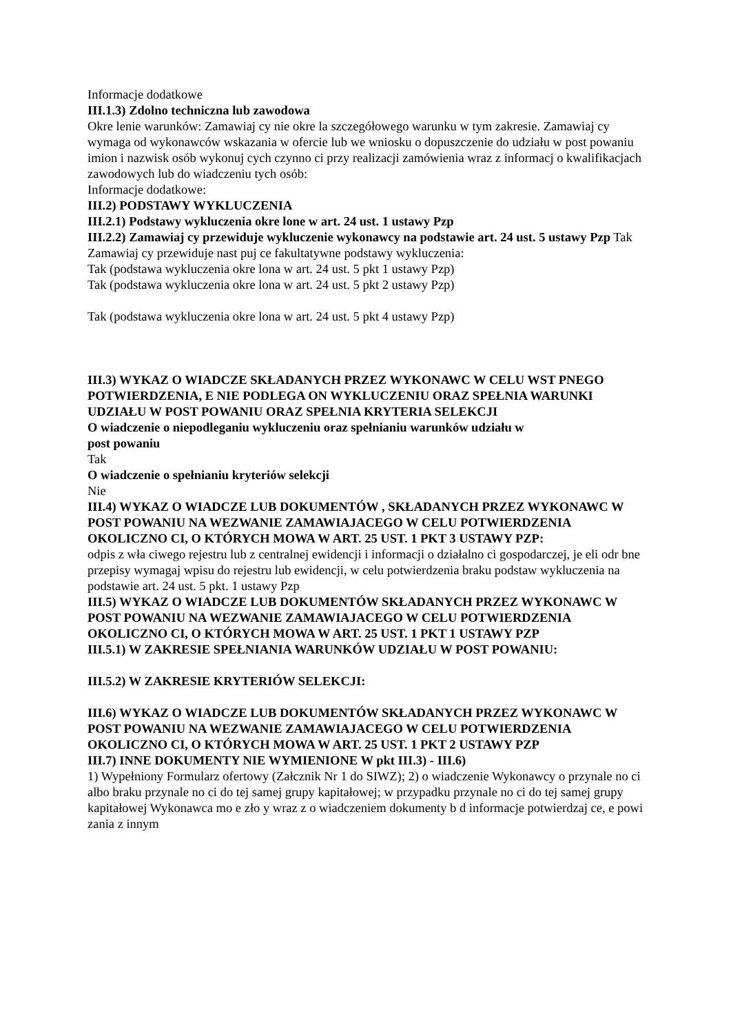Informacje dodatkowe
III.1.3) Zdolno techniczna lub zawodowa
Okre lenie warunków: Zamawiaj cy nie okre la szczegółowego warunku w tym zakresie. Zamawiaj cy wymaga od wykonawców wskazania w ofercie lub we wniosku o dopuszczenie do udziału w post powaniu imion i nazwisk osób wykonuj cych czynno ci przy realizacji zamówienia wraz z informacj o kwalifikacjach zawodowych lub do wiadczeniu tych osób:
Informacje dodatkowe:
III.2) PODSTAWY WYKLUCZENIA
III.2.1) Podstawy wykluczenia okre lone w art. 24 ust. 1 ustawy Pzp
III.2.2) Zamawiaj cy przewiduje wykluczenie wykonawcy na podstawie art. 24 ust. 5 ustawy Pzp Tak Zamawiaj cy przewiduje nast puj ce fakultatywne podstawy wykluczenia:
Tak (podstawa wykluczenia okre lona w art. 24 ust. 5 pkt 1 ustawy Pzp)
Tak (podstawa wykluczenia okre lona w art. 24 ust. 5 pkt 2 ustawy Pzp)
Tak (podstawa wykluczenia okre lona w art. 24 ust. 5 pkt 4 ustawy Pzp)
III.3) WYKAZ O WIADCZE SKŁADANYCH PRZEZ WYKONAWC W CELU WST PNEGO POTWIERDZENIA, E NIE PODLEGA ON WYKLUCZENIU ORAZ SPEŁNIA WARUNKI UDZIAŁU W POST POWANIU ORAZ SPEŁNIA KRYTERIA SELEKCJI
O wiadczenie o niepodleganiu wykluczeniu oraz spełnianiu warunków udziału w
post powaniu
Tak
O wiadczenie o spełnianiu kryteriów selekcji
Nie
III.4) WYKAZ O WIADCZE LUB DOKUMENTÓW , SKŁADANYCH PRZEZ WYKONAWC W POST POWANIU NA WEZWANIE ZAMAWIAJACEGO W CELU POTWIERDZENIA OKOLICZNO CI, O KTÓRYCH MOWA W ART. 25 UST. 1 PKT 3 USTAWY PZP:
odpis z wła ciwego rejestru lub z centralnej ewidencji i informacji o działalno ci gospodarczej, je eli odr bne przepisy wymagaj wpisu do rejestru lub ewidencji, w celu potwierdzenia braku podstaw wykluczenia na podstawie art. 24 ust. 5 pkt. 1 ustawy Pzp
III.5) WYKAZ O WIADCZE LUB DOKUMENTÓW SKŁADANYCH PRZEZ WYKONAWC W POST POWANIU NA WEZWANIE ZAMAWIAJACEGO W CELU POTWIERDZENIA OKOLICZNO CI, O KTÓRYCH MOWA W ART. 25 UST. 1 PKT 1 USTAWY PZP
III.5.1) W ZAKRESIE SPEŁNIANIA WARUNKÓW UDZIAŁU W POST POWANIU:
III.5.2) W ZAKRESIE KRYTERIÓW SELEKCJI:
III.6) WYKAZ O WIADCZE LUB DOKUMENTÓW SKŁADANYCH PRZEZ WYKONAWC W POST POWANIU NA WEZWANIE ZAMAWIAJACEGO W CELU POTWIERDZENIA OKOLICZNO CI, O KTÓRYCH MOWA W ART. 25 UST. 1 PKT 2 USTAWY PZP
III.7) INNE DOKUMENTY NIE WYMIENIONE W pkt III.3) - III.6)
1) Wypełniony Formularz ofertowy (Załcznik Nr 1 do SIWZ); 2) o wiadczenie Wykonawcy o przynale no ci albo braku przynale no ci do tej samej grupy kapitałowej; w przypadku przynale no ci do tej samej grupy kapitałowej Wykonawca mo e zło y wraz z o wiadczeniem dokumenty b d informacje potwierdzaj ce, e powi zania z innym